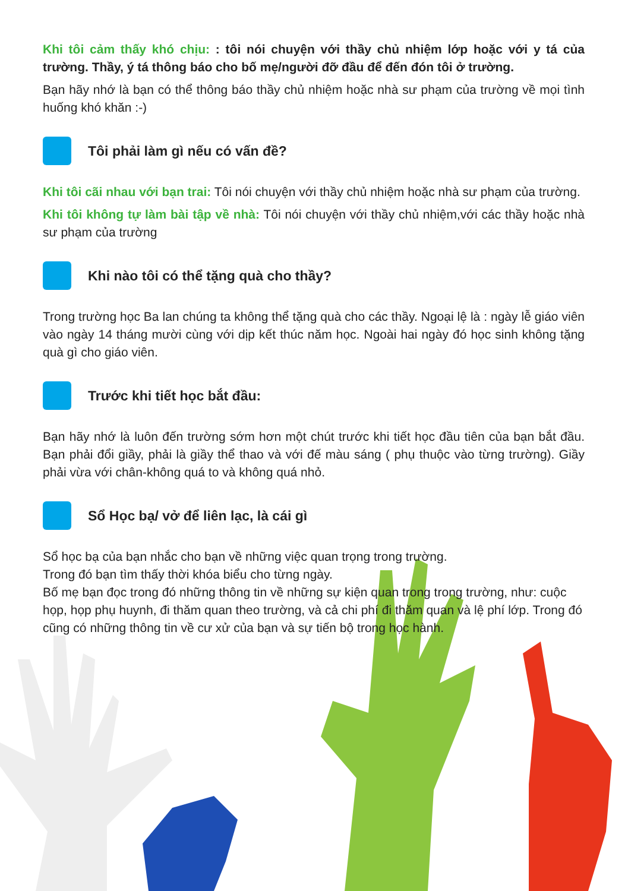Khi tôi cảm thấy khó chịu: : tôi nói chuyện với thầy chủ nhiệm lớp hoặc với y tá của trường. Thầy, ý tá thông báo cho bố mẹ/người đỡ đầu để đến đón tôi ở trường.
Bạn hãy nhớ là bạn có thể thông báo thầy chủ nhiệm hoặc nhà sư phạm của trường về mọi tình huống khó khăn :-)
Tôi phải làm gì nếu có vấn đề?
Khi tôi cãi nhau với bạn trai: Tôi nói chuyện với thầy chủ nhiệm hoặc nhà sư phạm của trường.
Khi tôi không tự làm bài tập về nhà: Tôi nói chuyện với thầy chủ nhiệm,với các thầy hoặc nhà sư phạm của trường
Khi nào tôi có thể tặng quà cho thầy?
Trong trường học Ba lan chúng ta không thể tặng quà cho các thầy. Ngoại lệ là : ngày lễ giáo viên vào ngày 14 tháng mười cùng với dịp kết thúc năm học. Ngoài hai ngày đó học sinh không tặng quà gì cho giáo viên.
Trước khi tiết học bắt đầu:
Bạn hãy nhớ là luôn đến trường sớm hơn một chút trước khi tiết học đầu tiên của bạn bắt đầu. Bạn phải đổi giầy, phải là giầy thể thao và với đế màu sáng ( phụ thuộc vào từng trường). Giầy phải vừa với chân-không quá to và không quá nhỏ.
Sổ Học bạ/ vở để liên lạc, là cái gì
Sổ học bạ của bạn nhắc cho bạn về những việc quan trọng trong trường.
Trong đó bạn tìm thấy thời khóa biểu cho từng ngày.
Bố mẹ bạn đọc trong đó những thông tin về những sự kiện quan trong trong trường, như: cuộc họp, họp phụ huynh, đi thăm quan theo trường, và cả chi phí đi thăm quan và lệ phí lớp. Trong đó cũng có những thông tin về cư xử của bạn và sự tiến bộ trong học hành.